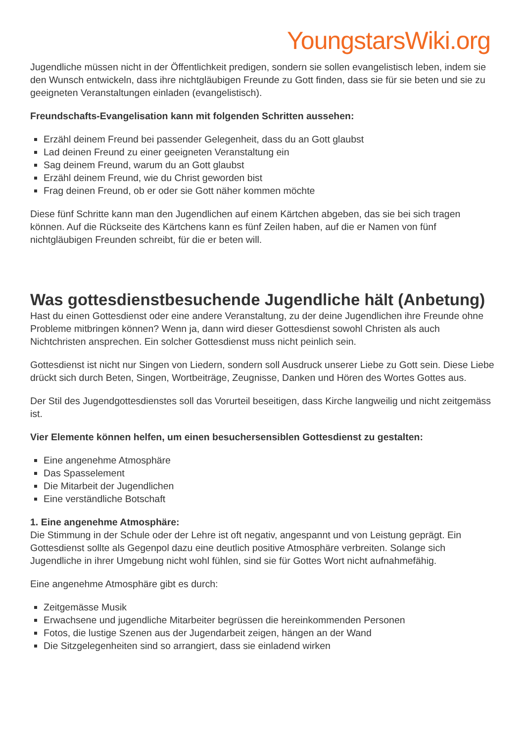YoungstarsWiki.org
Jugendliche müssen nicht in der Öffentlichkeit predigen, sondern sie sollen evangelistisch leben, indem sie den Wunsch entwickeln, dass ihre nichtgläubigen Freunde zu Gott finden, dass sie für sie beten und sie zu geeigneten Veranstaltungen einladen (evangelistisch).
Freundschafts-Evangelisation kann mit folgenden Schritten aussehen:
Erzähl deinem Freund bei passender Gelegenheit, dass du an Gott glaubst
Lad deinen Freund zu einer geeigneten Veranstaltung ein
Sag deinem Freund, warum du an Gott glaubst
Erzähl deinem Freund, wie du Christ geworden bist
Frag deinen Freund, ob er oder sie Gott näher kommen möchte
Diese fünf Schritte kann man den Jugendlichen auf einem Kärtchen abgeben, das sie bei sich tragen können. Auf die Rückseite des Kärtchens kann es fünf Zeilen haben, auf die er Namen von fünf nichtgläubigen Freunden schreibt, für die er beten will.
Was gottesdienstbesuchende Jugendliche hält (Anbetung)
Hast du einen Gottesdienst oder eine andere Veranstaltung, zu der deine Jugendlichen ihre Freunde ohne Probleme mitbringen können? Wenn ja, dann wird dieser Gottesdienst sowohl Christen als auch Nichtchristen ansprechen. Ein solcher Gottesdienst muss nicht peinlich sein.
Gottesdienst ist nicht nur Singen von Liedern, sondern soll Ausdruck unserer Liebe zu Gott sein. Diese Liebe drückt sich durch Beten, Singen, Wortbeiträge, Zeugnisse, Danken und Hören des Wortes Gottes aus.
Der Stil des Jugendgottesdienstes soll das Vorurteil beseitigen, dass Kirche langweilig und nicht zeitgemäss ist.
Vier Elemente können helfen, um einen besuchersensiblen Gottesdienst zu gestalten:
Eine angenehme Atmosphäre
Das Spasselement
Die Mitarbeit der Jugendlichen
Eine verständliche Botschaft
1. Eine angenehme Atmosphäre:
Die Stimmung in der Schule oder der Lehre ist oft negativ, angespannt und von Leistung geprägt. Ein Gottesdienst sollte als Gegenpol dazu eine deutlich positive Atmosphäre verbreiten. Solange sich Jugendliche in ihrer Umgebung nicht wohl fühlen, sind sie für Gottes Wort nicht aufnahmefähig.
Eine angenehme Atmosphäre gibt es durch:
Zeitgemässe Musik
Erwachsene und jugendliche Mitarbeiter begrüssen die hereinkommenden Personen
Fotos, die lustige Szenen aus der Jugendarbeit zeigen, hängen an der Wand
Die Sitzgelegenheiten sind so arrangiert, dass sie einladend wirken